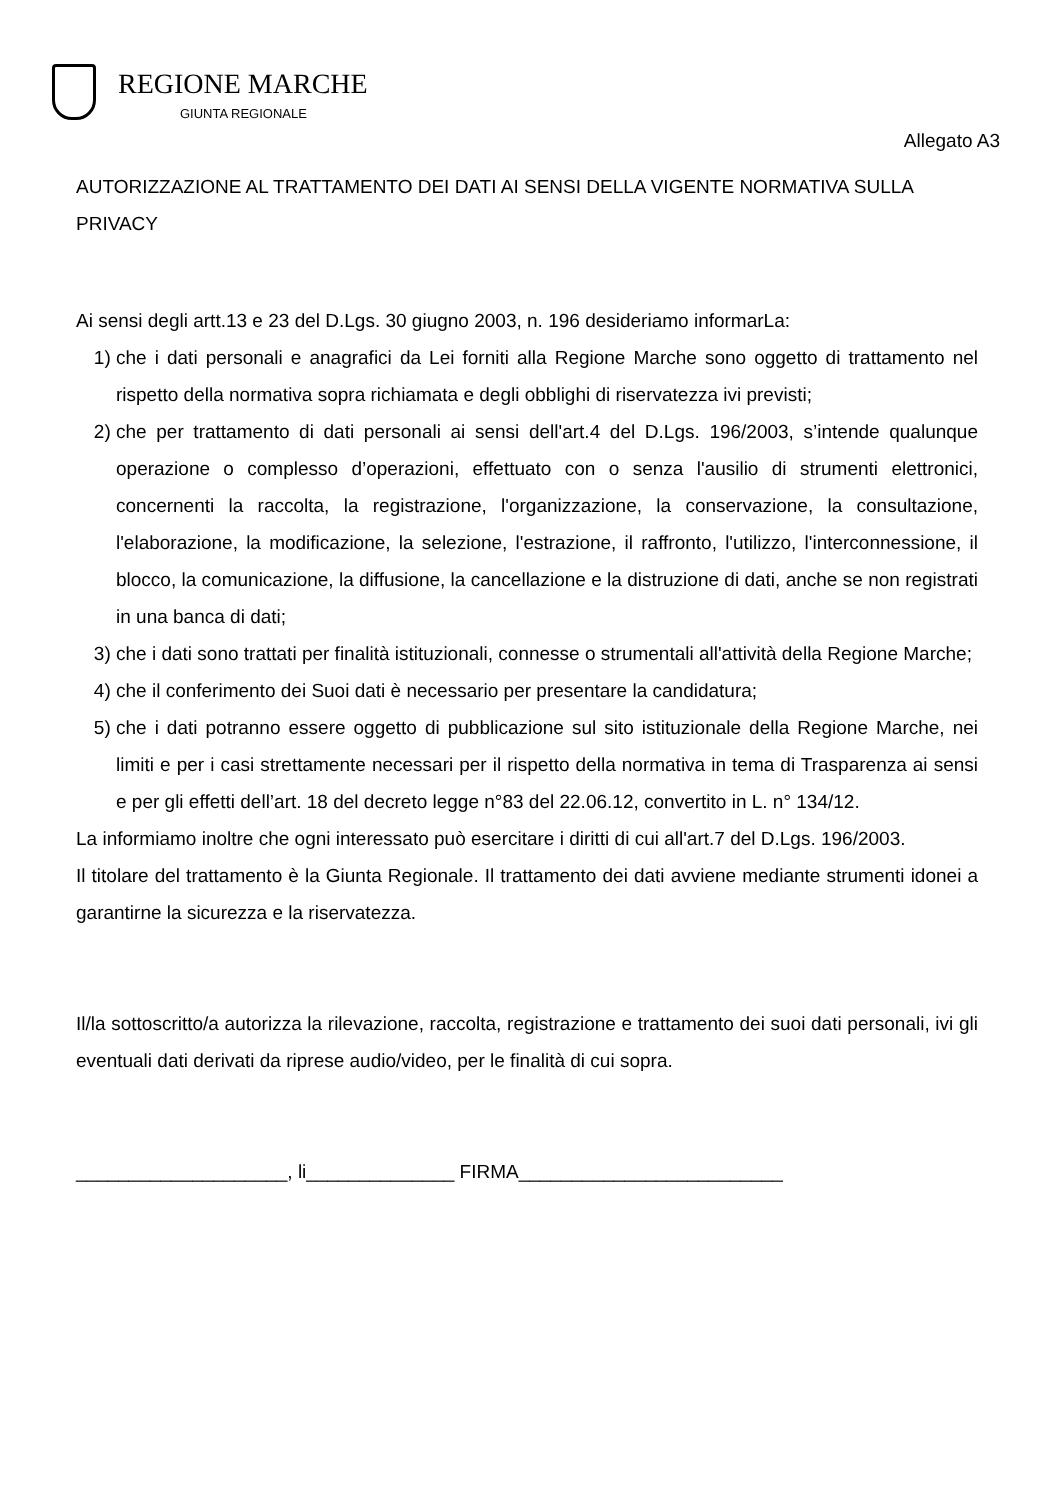REGIONE MARCHE
GIUNTA REGIONALE
Allegato A3
AUTORIZZAZIONE AL TRATTAMENTO DEI DATI AI SENSI DELLA VIGENTE NORMATIVA SULLA PRIVACY
Ai sensi degli artt.13 e 23 del D.Lgs. 30 giugno 2003, n. 196 desideriamo informarLa:
1) che i dati personali e anagrafici da Lei forniti alla Regione Marche sono oggetto di trattamento nel rispetto della normativa sopra richiamata e degli obblighi di riservatezza ivi previsti;
2) che per trattamento di dati personali ai sensi dell'art.4 del D.Lgs. 196/2003, s’intende qualunque operazione o complesso d’operazioni, effettuato con o senza l'ausilio di strumenti elettronici, concernenti la raccolta, la registrazione, l'organizzazione, la conservazione, la consultazione, l'elaborazione, la modificazione, la selezione, l'estrazione, il raffronto, l'utilizzo, l'interconnessione, il blocco, la comunicazione, la diffusione, la cancellazione e la distruzione di dati, anche se non registrati in una banca di dati;
3) che i dati sono trattati per finalità istituzionali, connesse o strumentali all'attività della Regione Marche;
4) che il conferimento dei Suoi dati è necessario per presentare la candidatura;
5) che i dati potranno essere oggetto di pubblicazione sul sito istituzionale della Regione Marche, nei limiti e per i casi strettamente necessari per il rispetto della normativa in tema di Trasparenza ai sensi e per gli effetti dell’art. 18 del decreto legge n°83 del 22.06.12, convertito in L. n° 134/12.
La informiamo inoltre che ogni interessato può esercitare i diritti di cui all'art.7 del D.Lgs. 196/2003.
Il titolare del trattamento è la Giunta Regionale. Il trattamento dei dati avviene mediante strumenti idonei a garantirne la sicurezza e la riservatezza.
Il/la sottoscritto/a autorizza la rilevazione, raccolta, registrazione e trattamento dei suoi dati personali, ivi gli eventuali dati derivati da riprese audio/video, per le finalità di cui sopra.
____________________, li______________ FIRMA_________________________